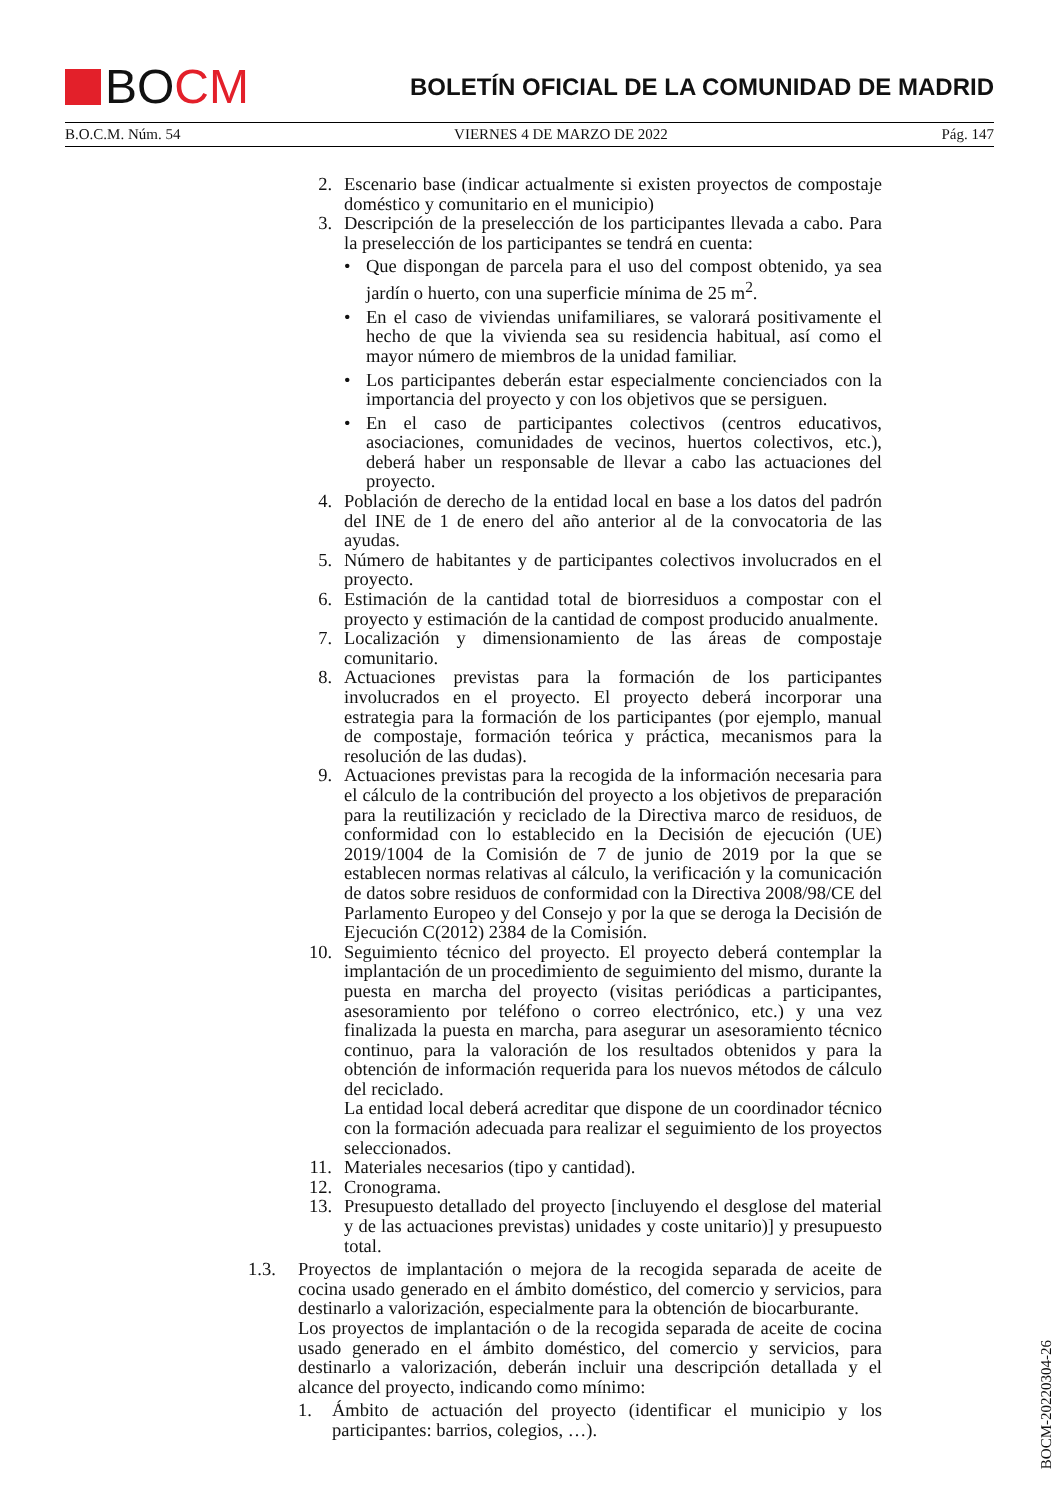BO CM
BOLETÍN OFICIAL DE LA COMUNIDAD DE MADRID
B.O.C.M. Núm. 54 VIERNES 4 DE MARZO DE 2022 Pág. 147
2. Escenario base (indicar actualmente si existen proyectos de compostaje doméstico y comunitario en el municipio)
3. Descripción de la preselección de los participantes llevada a cabo. Para la preselección de los participantes se tendrá en cuenta:
• Que dispongan de parcela para el uso del compost obtenido, ya sea jardín o huerto, con una superficie mínima de 25 m<sup>2</sup>.
• En el caso de viviendas unifamiliares, se valorará positivamente el hecho de que la vivienda sea su residencia habitual, así como el mayor número de miembros de la unidad familiar.
• Los participantes deberán estar especialmente concienciados con la importancia del proyecto y con los objetivos que se persiguen.
• En el caso de participantes colectivos (centros educativos, asociaciones, comunidades de vecinos, huertos colectivos, etc.), deberá haber un responsable de llevar a cabo las actuaciones del proyecto.
4. Población de derecho de la entidad local en base a los datos del padrón del INE de 1 de enero del año anterior al de la convocatoria de las ayudas.
5. Número de habitantes y de participantes colectivos involucrados en el proyecto.
6. Estimación de la cantidad total de biorresiduos a compostar con el proyecto y estimación de la cantidad de compost producido anualmente.
7. Localización y dimensionamiento de las áreas de compostaje comunitario.
8. Actuaciones previstas para la formación de los participantes involucrados en el proyecto. El proyecto deberá incorporar una estrategia para la formación de los participantes (por ejemplo, manual de compostaje, formación teórica y práctica, mecanismos para la resolución de las dudas).
9. Actuaciones previstas para la recogida de la información necesaria para el cálculo de la contribución del proyecto a los objetivos de preparación para la reutilización y reciclado de la Directiva marco de residuos, de conformidad con lo establecido en la Decisión de ejecución (UE) 2019/1004 de la Comisión de 7 de junio de 2019 por la que se establecen normas relativas al cálculo, la verificación y la comunicación de datos sobre residuos de conformidad con la Directiva 2008/98/CE del Parlamento Europeo y del Consejo y por la que se deroga la Decisión de Ejecución C(2012) 2384 de la Comisión.
10. Seguimiento técnico del proyecto. El proyecto deberá contemplar la implantación de un procedimiento de seguimiento del mismo, durante la puesta en marcha del proyecto (visitas periódicas a participantes, asesoramiento por teléfono o correo electrónico, etc.) y una vez finalizada la puesta en marcha, para asegurar un asesoramiento técnico continuo, para la valoración de los resultados obtenidos y para la obtención de información requerida para los nuevos métodos de cálculo del reciclado.
La entidad local deberá acreditar que dispone de un coordinador técnico con la formación adecuada para realizar el seguimiento de los proyectos seleccionados.
11. Materiales necesarios (tipo y cantidad).
12. Cronograma.
13. Presupuesto detallado del proyecto [incluyendo el desglose del material y de las actuaciones previstas) unidades y coste unitario)] y presupuesto total.
1.3. Proyectos de implantación o mejora de la recogida separada de aceite de cocina usado generado en el ámbito doméstico, del comercio y servicios, para destinarlo a valorización, especialmente para la obtención de biocarburante.
Los proyectos de implantación o de la recogida separada de aceite de cocina usado generado en el ámbito doméstico, del comercio y servicios, para destinarlo a valorización, deberán incluir una descripción detallada y el alcance del proyecto, indicando como mínimo:
1. Ámbito de actuación del proyecto (identificar el municipio y los participantes: barrios, colegios, …).
BOCM-20220304-26